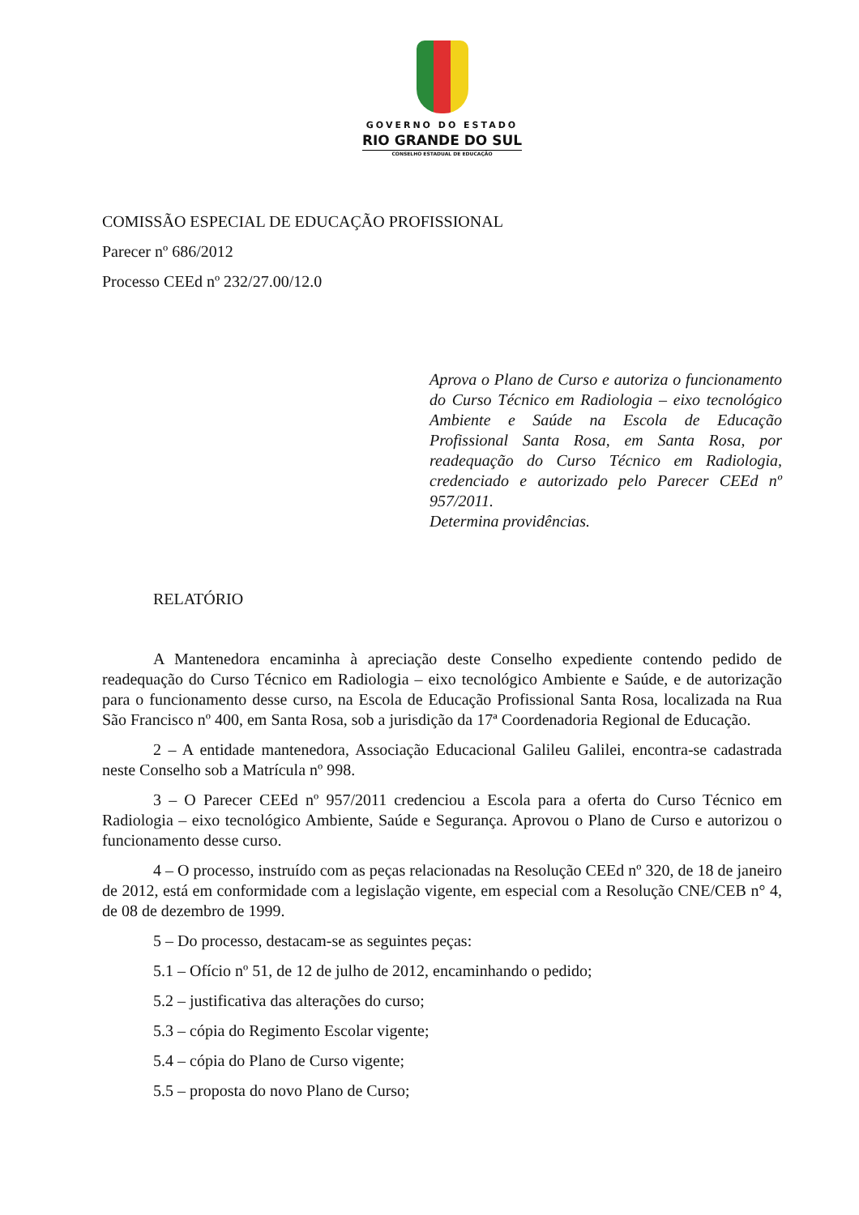GOVERNO DO ESTADO
RIO GRANDE DO SUL
CONSELHO ESTADUAL DE EDUCAÇÃO
COMISSÃO ESPECIAL DE EDUCAÇÃO PROFISSIONAL
Parecer nº 686/2012
Processo CEEd nº 232/27.00/12.0
Aprova o Plano de Curso e autoriza o funcionamento do Curso Técnico em Radiologia – eixo tecnológico Ambiente e Saúde na Escola de Educação Profissional Santa Rosa, em Santa Rosa, por readequação do Curso Técnico em Radiologia, credenciado e autorizado pelo Parecer CEEd nº 957/2011.
Determina providências.
RELATÓRIO
A Mantenedora encaminha à apreciação deste Conselho expediente contendo pedido de readequação do Curso Técnico em Radiologia – eixo tecnológico Ambiente e Saúde, e de autorização para o funcionamento desse curso, na Escola de Educação Profissional Santa Rosa, localizada na Rua São Francisco nº 400, em Santa Rosa, sob a jurisdição da 17ª Coordenadoria Regional de Educação.
2 – A entidade mantenedora, Associação Educacional Galileu Galilei, encontra-se cadastrada neste Conselho sob a Matrícula nº 998.
3 – O Parecer CEEd nº 957/2011 credenciou a Escola para a oferta do Curso Técnico em Radiologia – eixo tecnológico Ambiente, Saúde e Segurança. Aprovou o Plano de Curso e autorizou o funcionamento desse curso.
4 – O processo, instruído com as peças relacionadas na Resolução CEEd nº 320, de 18 de janeiro de 2012, está em conformidade com a legislação vigente, em especial com a Resolução CNE/CEB n° 4, de 08 de dezembro de 1999.
5 – Do processo, destacam-se as seguintes peças:
5.1 – Ofício nº 51, de 12 de julho de 2012, encaminhando o pedido;
5.2 – justificativa das alterações do curso;
5.3 – cópia do Regimento Escolar vigente;
5.4 – cópia do Plano de Curso vigente;
5.5 – proposta do novo Plano de Curso;